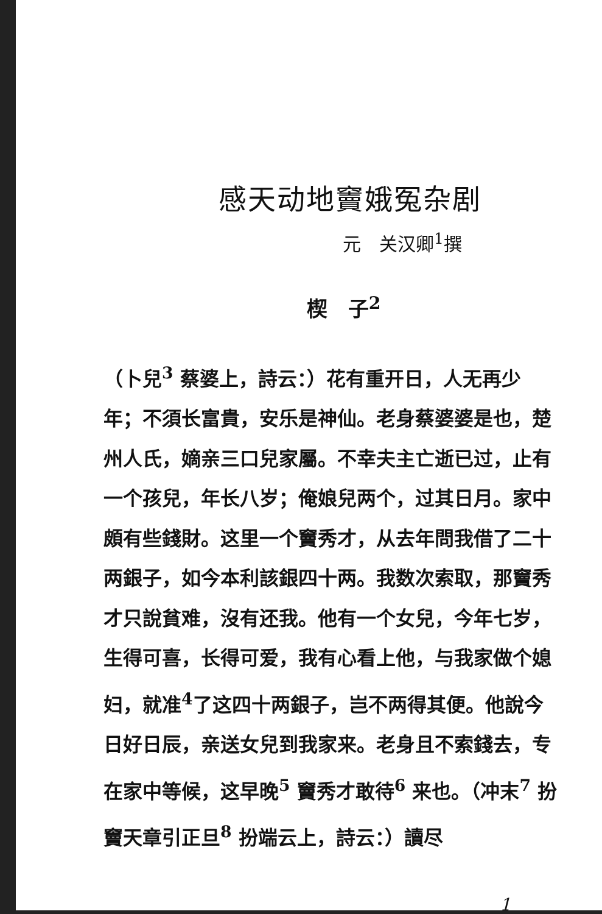感天动地竇娥冤杂剧
元　关汉卿<sup>1</sup>撰
楔　子<sup>2</sup>
（卜兒<sup>3</sup> 蔡婆上，詩云：）花有重开日，人无再少年；不須长富貴，安乐是神仙。老身蔡婆婆是也，楚州人氏，嫡亲三口兒家屬。不幸夫主亡逝已过，止有一个孩兒，年长八岁；俺娘兒两个，过其日月。家中頗有些錢財。这里一个竇秀才，从去年問我借了二十两銀子，如今本利該銀四十两。我数次索取，那竇秀才只說貧难，沒有还我。他有一个女兒，今年七岁，生得可喜，长得可爱，我有心看上他，与我家做个媳妇，就准<sup>4</sup>了这四十两銀子，岂不两得其便。他說今日好日辰，亲送女兒到我家来。老身且不索錢去，专在家中等候，这早晚<sup>5</sup> 竇秀才敢待<sup>6</sup> 来也。（冲末<sup>7</sup> 扮竇天章引正旦<sup>8</sup> 扮端云上，詩云：）讀尽
1